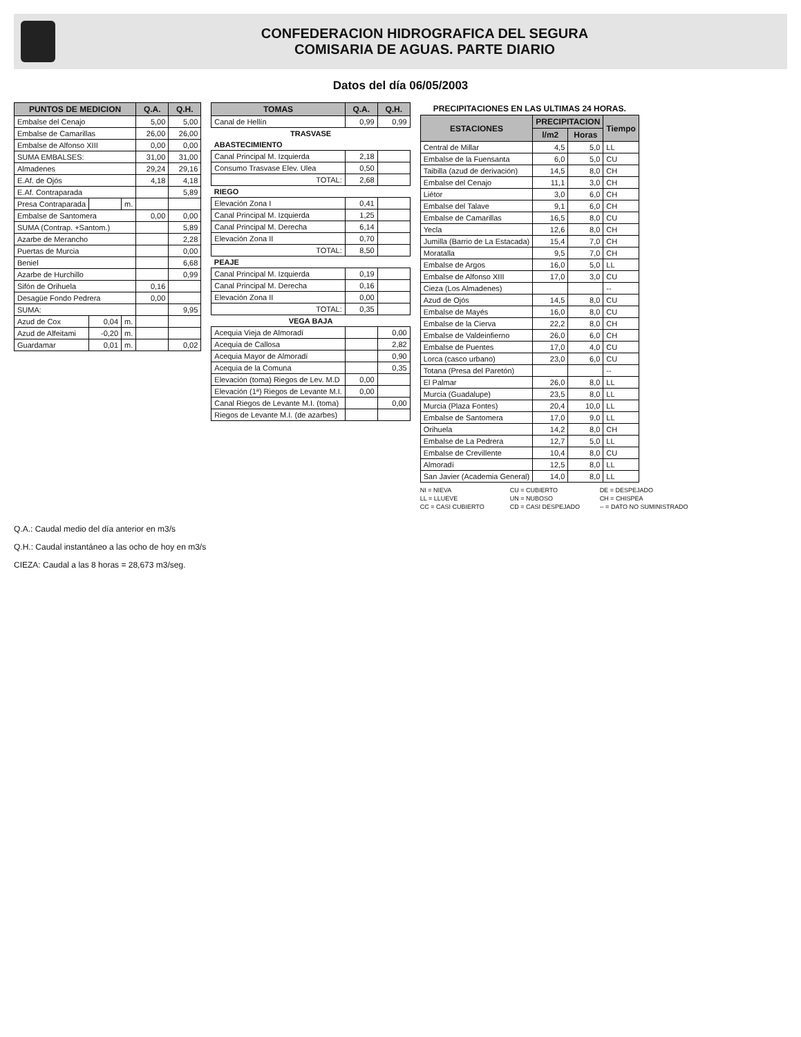CONFEDERACION HIDROGRAFICA DEL SEGURA
COMISARIA DE AGUAS. PARTE DIARIO
Datos del día 06/05/2003
| PUNTOS DE MEDICION | | | Q.A. | Q.H. |
| --- | --- | --- | --- | --- |
| Embalse del Cenajo | | | 5,00 | 5,00 |
| Embalse de Camarillas | | | 26,00 | 26,00 |
| Embalse de Alfonso XIII | | | 0,00 | 0,00 |
| SUMA EMBALSES: | | | 31,00 | 31,00 |
| Almadenes | | | 29,24 | 29,16 |
| E.Af. de Ojós | | | 4,18 | 4,18 |
| E.Af. Contraparada | | | | 5,89 |
| Presa Contraparada | | m. | | |
| Embalse de Santomera | | | 0,00 | 0,00 |
| SUMA (Contrap. +Santom.) | | | | 5,89 |
| Azarbe de Merancho | | | | 2,28 |
| Puertas de Murcia | | | | 0,00 |
| Beniel | | | | 6,68 |
| Azarbe de Hurchillo | | | | 0,99 |
| Sifón de Orihuela | | | 0,16 | |
| Desagüe Fondo Pedrera | | | 0,00 | |
| SUMA: | | | | 9,95 |
| Azud de Cox | 0,04 | m. | | |
| Azud de Alfeitami | -0,20 | m. | | |
| Guardamar | 0,01 | m. | | 0,02 |
| TOMAS | Q.A. | Q.H. |
| --- | --- | --- |
| Canal de Hellín | 0,99 | 0,99 |
| TRASVASE | | |
| ABASTECIMIENTO | | |
| Canal Principal M. Izquierda | 2,18 | |
| Consumo Trasvase Elev. Ulea | 0,50 | |
| TOTAL: | 2,68 | |
| RIEGO | | |
| Elevación Zona I | 0,41 | |
| Canal Principal M. Izquierda | 1,25 | |
| Canal Principal M. Derecha | 6,14 | |
| Elevación Zona II | 0,70 | |
| TOTAL: | 8,50 | |
| PEAJE | | |
| Canal Principal M. Izquierda | 0,19 | |
| Canal Principal M. Derecha | 0,16 | |
| Elevación Zona II | 0,00 | |
| TOTAL: | 0,35 | |
| VEGA BAJA | | |
| Acequia Vieja de Almoradí | | 0,00 |
| Acequia de Callosa | | 2,82 |
| Acequia Mayor de Almoradí | | 0,90 |
| Acequia de la Comuna | | 0,35 |
| Elevación (toma) Riegos de Lev. M.D | 0,00 | |
| Elevación (1ª) Riegos de Levante M.I. | 0,00 | |
| Canal Riegos de Levante M.I. (toma) | | 0,00 |
| Riegos de Levante M.I. (de azarbes) | | |
| PRECIPITACIONES EN LAS ULTIMAS 24 HORAS. | | | |
| --- | --- | --- | --- |
| ESTACIONES | PRECIPITACION | | Tiempo |
| | l/m2 | Horas | |
| Central de Millar | 4,5 | 5,0 | LL |
| Embalse de la Fuensanta | 6,0 | 5,0 | CU |
| Taibilla (azud de derivación) | 14,5 | 8,0 | CH |
| Embalse del Cenajo | 11,1 | 3,0 | CH |
| Liétor | 3,0 | 6,0 | CH |
| Embalse del Talave | 9,1 | 6,0 | CH |
| Embalse de Camarillas | 16,5 | 8,0 | CU |
| Yecla | 12,6 | 8,0 | CH |
| Jumilla (Barrio de La Estacada) | 15,4 | 7,0 | CH |
| Moratalla | 9,5 | 7,0 | CH |
| Embalse de Argos | 16,0 | 5,0 | LL |
| Embalse de Alfonso XIII | 17,0 | 3,0 | CU |
| Cieza (Los Almadenes) | | | -- |
| Azud de Ojós | 14,5 | 8,0 | CU |
| Embalse de Mayés | 16,0 | 8,0 | CU |
| Embalse de la Cierva | 22,2 | 8,0 | CH |
| Embalse de Valdeinfierno | 26,0 | 6,0 | CH |
| Embalse de Puentes | 17,0 | 4,0 | CU |
| Lorca (casco urbano) | 23,0 | 6,0 | CU |
| Totana (Presa del Paretón) | | | -- |
| El Palmar | 26,0 | 8,0 | LL |
| Murcia (Guadalupe) | 23,5 | 8,0 | LL |
| Murcia (Plaza Fontes) | 20,4 | 10,0 | LL |
| Embalse de Santomera | 17,0 | 9,0 | LL |
| Orihuela | 14,2 | 8,0 | CH |
| Embalse de La Pedrera | 12,7 | 5,0 | LL |
| Embalse de Crevillente | 10,4 | 8,0 | CU |
| Almoradí | 12,5 | 8,0 | LL |
| San Javier (Academia General) | 14,0 | 8,0 | LL |
NI = NIEVA CU = CUBIERTO DE = DESPEJADO LL = LLUEVE UN = NUBOSO CH = CHISPEA CC = CASI CUBIERTO CD = CASI DESPEJADO -- = DATO NO SUMINISTRADO
Q.A.: Caudal medio del día anterior en m3/s
Q.H.: Caudal instantáneo a las ocho de hoy en m3/s
CIEZA: Caudal a las 8 horas = 28,673 m3/seg.